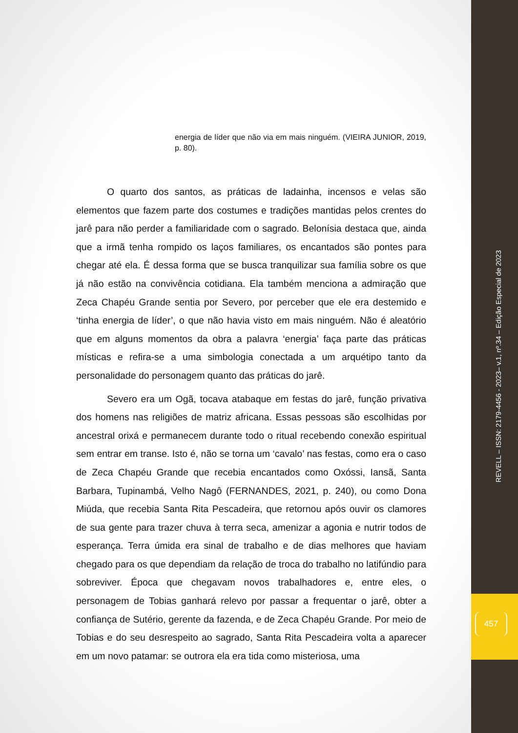energia de líder que não via em mais ninguém. (VIEIRA JUNIOR, 2019, p. 80).
O quarto dos santos, as práticas de ladainha, incensos e velas são elementos que fazem parte dos costumes e tradições mantidas pelos crentes do jarê para não perder a familiaridade com o sagrado. Belonísia destaca que, ainda que a irmã tenha rompido os laços familiares, os encantados são pontes para chegar até ela. É dessa forma que se busca tranquilizar sua família sobre os que já não estão na convivência cotidiana. Ela também menciona a admiração que Zeca Chapéu Grande sentia por Severo, por perceber que ele era destemido e ‘tinha energia de líder’, o que não havia visto em mais ninguém. Não é aleatório que em alguns momentos da obra a palavra ‘energia’ faça parte das práticas místicas e refira-se a uma simbologia conectada a um arquétipo tanto da personalidade do personagem quanto das práticas do jarê.
Severo era um Ogã, tocava atabaque em festas do jarê, função privativa dos homens nas religiões de matriz africana. Essas pessoas são escolhidas por ancestral orixá e permanecem durante todo o ritual recebendo conexão espiritual sem entrar em transe. Isto é, não se torna um ‘cavalo’ nas festas, como era o caso de Zeca Chapéu Grande que recebia encantados como Oxóssi, Iansã, Santa Barbara, Tupinambá, Velho Nagô (FERNANDES, 2021, p. 240), ou como Dona Miúda, que recebia Santa Rita Pescadeira, que retornou após ouvir os clamores de sua gente para trazer chuva à terra seca, amenizar a agonia e nutrir todos de esperança. Terra úmida era sinal de trabalho e de dias melhores que haviam chegado para os que dependiam da relação de troca do trabalho no latifúndio para sobreviver. Época que chegavam novos trabalhadores e, entre eles, o personagem de Tobias ganhará relevo por passar a frequentar o jarê, obter a confiança de Sutério, gerente da fazenda, e de Zeca Chapéu Grande. Por meio de Tobias e do seu desrespeito ao sagrado, Santa Rita Pescadeira volta a aparecer em um novo patamar: se outrora ela era tida como misteriosa, uma
REVELL – ISSN: 2179-4456 - 2023– v.1, nº.34 – Edição Especial de 2023
457